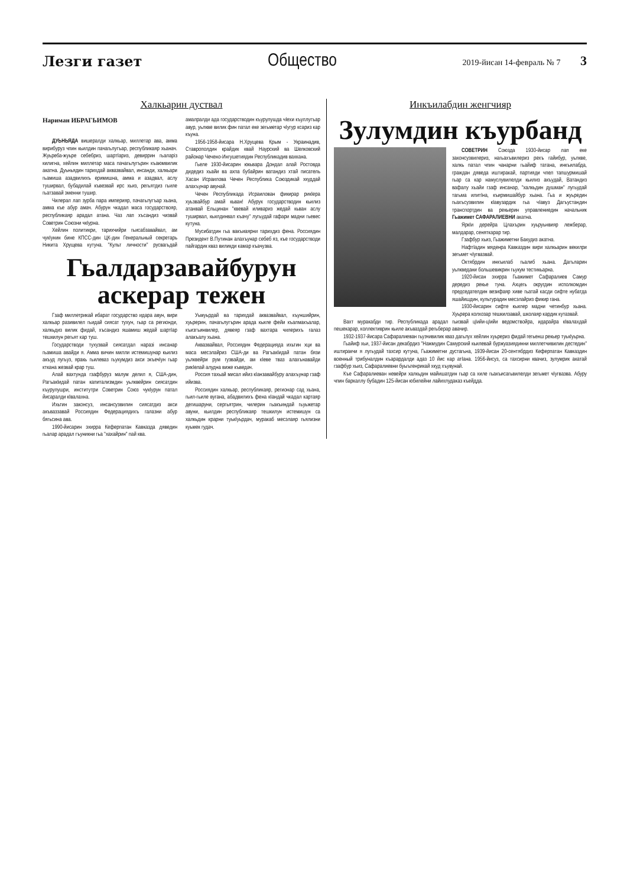Лезги газет Общество 2019-йисан 14-февраль № 7 3
Халкьарин дуствал
Нариман ИБРАГЬИМОВ
ДУЬНЬЯДА вишералди халкьар, миллетар ава, амма вирибуруз чпин кьилдин пачагьлугъар, республикаяр хьанач. Жуьреба-жуьре себебриз, шартIариз, девиррин гьаларіз килигна, хейлин миллетар маса пачагьлугърин къаюмвилик акатна. Дуьньядин тарихдай аквазвайвал, инсанди, халкьари гьамиша азадвилихъ еримишна, амма и азадвал, аслу туширвал, бубадилай къвезвай ирс хьиз, регьятдиз гьиле гьатзавай эменни тушир.
Чилерал лап зурба пара империяр, пачагьлугъар хьана, амма къе абур амач. Абурун чкадал маса государствояр, республикаяр арадал атана. Чаз лап хъсандиз чизвай Советрин Союзни чкIурна.
Хейлин политикри, тарихчийри гьисабзавайвал, ам чукIунин бине КПСС-дин ЦК-дин Генеральный секретарь Никита Хрущева кутуна. "Культ личности" русвагьдай амалралди ада государстводин къурулушда чIехи къуллугъар авур, уьлкве вилик фин патал еке зегьметар чIугур ксариз кар къуна.
1956-1958-йисара Н.Хрущева Крым - Украинадив, Ставрополдин крайдик квай Наурский ва Шелковский районар Чечено-Ингушетиядин Республикадив вахкана.
Гьеле 1930-йисарин юкьвара Дондал алай Ростовда дидедиз хьайи ва ахпа бубайрин ватандиз хтай писатель Хасан Исраилова Чечен Республика Союздикай хкуддай алахъунар авунай.
Чечен Республикада Исраилован фикирар рикIера хуьзвайбур амай кьван! Абурук государстводин кьилиз атанвай Ельцинан "квевай иливариз жедай кьван аслу туширвал, кьилдинвал къачу" лугьудай гафари мадни гьевес кутуна.
Мусибатдин гьа вакъиаярни тарихдиз фена. Россиядин Президент В.Путинан алахъунар себеб яз, къе государстводи пайгардик кваз виликди камар къачузва.
Гьалдарзавайбурун аскерар тежен
Гзаф миллетрикай ибарат государство идара авун, вири халкьар разивилел гьидай сиясат тухун, гьар са регионди, халкьдиз вилик фидай, хъсандиз яшамиш жедай шартIар тешкилун регьят кар туш.
Государстводи тухузвай сиясатдал наразі инсанар гьамиша авайди я. Амма вичин милли истемишунар кьилиз акъуд лугьуз, яракь гьилеваз гьукумдиз акси экъечIун гьар кткана жезвай крар туш.
Алай вахтунда гзафбуруз малум делил я, США-дин, РагъакIидай патан капитализмдин уьлквейрин сиясатдин къурулушри, институтри Советрин Союз чукIурун патал йисаралди кIвалахна.
Ихьтин законсуз, инсансузвилин сиясатдиз акси акъваззавай Россиядин Федерациядихъ галазни абур бягьсина ава.
1990-йисарин эхирра Кеферпатан Кавказда дяведин гьалар арадал гъуникни гьа "хахайрин" пай ква.
Уьмуьрдай ва тарихдай аквазвайвал, къуншийрин, хуьрерин, пачагьлугърин арада кьиле фейи къалмакъалар, къизгъинвилер, дявеяр гзаф вахтара чилерихъ галаз алакъалу хьана.
Аквазвайвал, Россиядин Федерацияда ихьтин хци ва маса месэлайриз США-ди ва РагъакIидай патан бязи уьлквейри рум гузвайди, ам кIеве твaз алахънавайди рикIелай алудна виже къведач.
Россия тахьай мисал ийиз кIанзавайбуру алахъунар гзаф ийизва.
Россиядин халкьар, республикаяр, регионар сад хьана, гьил-гьиле вугана, абадвилихъ фена кIандай чкадал картаяр дегишаруни, сергьятрин, чилерин гьакъиндай гьуьжетар авуни, кьилдин республикаяр тешкилун истемишун са халкьдин крарни туькIуьрдач, муракаб месэлаяр гьялизни куьмек гудач.
Инкъилабдин женгчияр
Зулумдин къурбанд
СОВЕТРИН Союзда 1930-йисар лап еке законсузвилериз, нагьахъвилериз рехъ гайибур, уьлкве, халкь патал чпин чанарни гьайиф татана, инкъилабда, граждан дяведа иштиракай, партияди чпел тапшурмишай гьар са кар намуслувилелди кьилиз акъудай, Ватандиз вафалу хьайи гзаф инсанар, "халкьдин душман" лугьудай тагьма илитIна, къирмишайбур хьана. Гьа и жуьредин гьахъсузвилин кIавузардик гьа чIавуз Дагъустандин транспортдин ва рекьерин управлениедин начальник Гьажимет САФАРАЛИЕВНИ акатна.
ЯркIи дерейра Цлахърин хуьруьнвияр лежберар, малдарар, сеняткарар тир.
Гзафбур хьиз, Гьажиметни Бакудиз акатна.
НафтIадин мяденра Кавказдин вири халкьарин векилри зегьмет чIугвазвай.
Октябрдин инкъилаб гьалиб хьана. Дагъларин уьлкведани большевикрин гьукум тестикьарна.
1920-йисан эхирра Гьажимет Сафаралиев Самур дередиз рекье туна. Ахцегь округдин исполкомдин председателдин везифаяр хиве гьатай касди сифте нубатда яшайишдин, культурадин месэлайриз фикир гана.
1930-йисарин сифте кьилер мадни четинбур хьана. Хуьрера колхозар тешкилзавай, школаяр кардик кутазвай.
Вахт муракабди тир. Республикада арадал гьизвай цIийи-цIийи ведомствойра, идарайра кIвалахдай пешекарар, коллективрин кьиле акъваздай регьберар авачир.
1932-1937-йисара Сафаралиеван гьузчивилик кваз дагьлух хейлин хуьрериз фидай гегьенш рекьер туькIуьрна.
Гьайиф хьи, 1937-йисан декабрдиз "Нажмудин Самурский кьилевай буржуазиядинни миллетчивилин дестедин" иштиракчи я лугьудай тахсир кутуна, Гьажиметни дустагьна, 1939-йисан 20-сентябрдиз Кеферпатан Кавказдин военный трибуналдин къарардалди адаз 10 йис кар атIана. 1956-йисуз, са тахсирни квачиз, зулумрик акатай гзафбур хьиз, Сафаралиевни буьгьтенрикай хкуд хъувунай.
Къе Сафаралиеван невейри халкьдин майишатдин гьар са хиле гьакъисагьвилелди зегьмет чIугвазва. Абуру чпин баркаллу бубадин 125-йисан юбилейни лайихлудаказ къейдда.